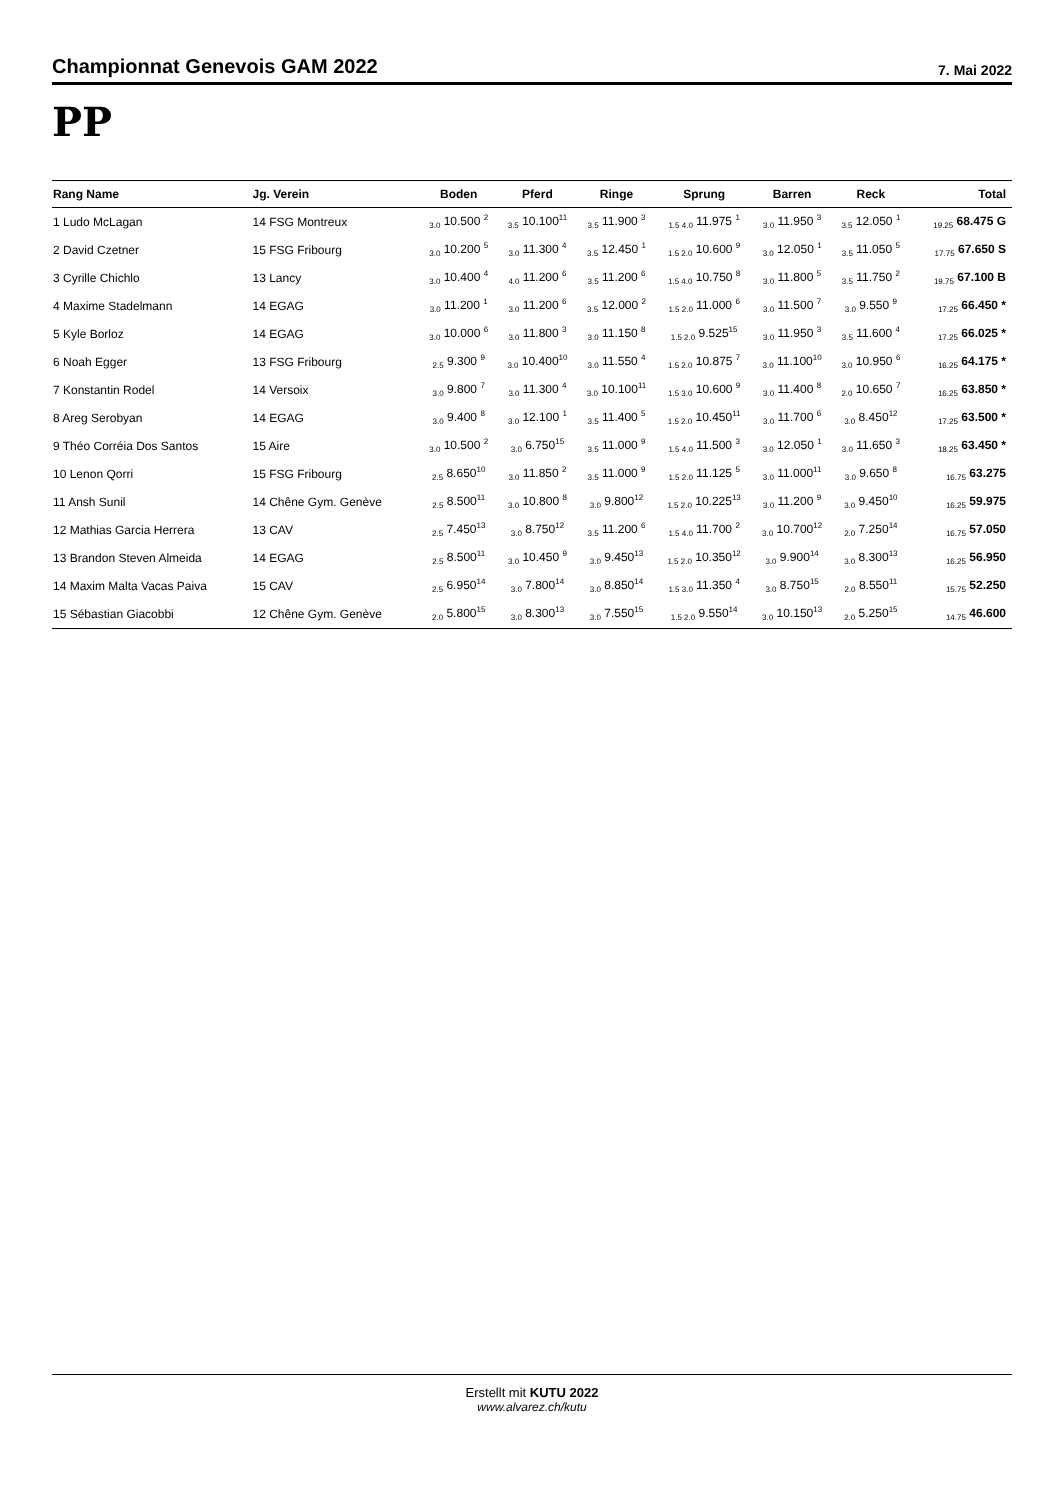Championnat Genevois GAM 2022
7. Mai 2022
PP
| Rang Name | Jg. Verein | Boden | Pferd | Ringe | Sprung | Barren | Reck | Total |
| --- | --- | --- | --- | --- | --- | --- | --- | --- |
| 1 Ludo McLagan | 14 FSG Montreux | <sub>3.0</sub> 10.500 <sup>2</sup> | <sub>3.5</sub> 10.100<sup>11</sup> | <sub>3.5</sub> 11.900 <sup>3</sup> | <sub>1.5 4.0</sub> 11.975 <sup>1</sup> | <sub>3.0</sub> 11.950 <sup>3</sup> | <sub>3.5</sub> 12.050 <sup>1</sup> | <sub>19.25</sub> 68.475 G |
| 2 David Czetner | 15 FSG Fribourg | <sub>3.0</sub> 10.200 <sup>5</sup> | <sub>3.0</sub> 11.300 <sup>4</sup> | <sub>3.5</sub> 12.450 <sup>1</sup> | <sub>1.5 2.0</sub> 10.600 <sup>9</sup> | <sub>3.0</sub> 12.050 <sup>1</sup> | <sub>3.5</sub> 11.050 <sup>5</sup> | <sub>17.75</sub> 67.650 S |
| 3 Cyrille Chichlo | 13 Lancy | <sub>3.0</sub> 10.400 <sup>4</sup> | <sub>4.0</sub> 11.200 <sup>6</sup> | <sub>3.5</sub> 11.200 <sup>6</sup> | <sub>1.5 4.0</sub> 10.750 <sup>8</sup> | <sub>3.0</sub> 11.800 <sup>5</sup> | <sub>3.5</sub> 11.750 <sup>2</sup> | <sub>19.75</sub> 67.100 B |
| 4 Maxime Stadelmann | 14 EGAG | <sub>3.0</sub> 11.200 <sup>1</sup> | <sub>3.0</sub> 11.200 <sup>6</sup> | <sub>3.5</sub> 12.000 <sup>2</sup> | <sub>1.5 2.0</sub> 11.000 <sup>6</sup> | <sub>3.0</sub> 11.500 <sup>7</sup> | <sub>3.0</sub> 9.550 <sup>9</sup> | <sub>17.25</sub> 66.450 * |
| 5 Kyle Borloz | 14 EGAG | <sub>3.0</sub> 10.000 <sup>6</sup> | <sub>3.0</sub> 11.800 <sup>3</sup> | <sub>3.0</sub> 11.150 <sup>8</sup> | <sub>1.5 2.0</sub> 9.525<sup>15</sup> | <sub>3.0</sub> 11.950 <sup>3</sup> | <sub>3.5</sub> 11.600 <sup>4</sup> | <sub>17.25</sub> 66.025 * |
| 6 Noah Egger | 13 FSG Fribourg | <sub>2.5</sub> 9.300 <sup>9</sup> | <sub>3.0</sub> 10.400<sup>10</sup> | <sub>3.0</sub> 11.550 <sup>4</sup> | <sub>1.5 2.0</sub> 10.875 <sup>7</sup> | <sub>3.0</sub> 11.100<sup>10</sup> | <sub>3.0</sub> 10.950 <sup>6</sup> | <sub>16.25</sub> 64.175 * |
| 7 Konstantin Rodel | 14 Versoix | <sub>3.0</sub> 9.800 <sup>7</sup> | <sub>3.0</sub> 11.300 <sup>4</sup> | <sub>3.0</sub> 10.100<sup>11</sup> | <sub>1.5 3.0</sub> 10.600 <sup>9</sup> | <sub>3.0</sub> 11.400 <sup>8</sup> | <sub>2.0</sub> 10.650 <sup>7</sup> | <sub>16.25</sub> 63.850 * |
| 8 Areg Serobyan | 14 EGAG | <sub>3.0</sub> 9.400 <sup>8</sup> | <sub>3.0</sub> 12.100 <sup>1</sup> | <sub>3.5</sub> 11.400 <sup>5</sup> | <sub>1.5 2.0</sub> 10.450<sup>11</sup> | <sub>3.0</sub> 11.700 <sup>6</sup> | <sub>3.0</sub> 8.450<sup>12</sup> | <sub>17.25</sub> 63.500 * |
| 9 Théo Corréia Dos Santos | 15 Aire | <sub>3.0</sub> 10.500 <sup>2</sup> | <sub>3.0</sub> 6.750<sup>15</sup> | <sub>3.5</sub> 11.000 <sup>9</sup> | <sub>1.5 4.0</sub> 11.500 <sup>3</sup> | <sub>3.0</sub> 12.050 <sup>1</sup> | <sub>3.0</sub> 11.650 <sup>3</sup> | <sub>18.25</sub> 63.450 * |
| 10 Lenon Qorri | 15 FSG Fribourg | <sub>2.5</sub> 8.650<sup>10</sup> | <sub>3.0</sub> 11.850 <sup>2</sup> | <sub>3.5</sub> 11.000 <sup>9</sup> | <sub>1.5 2.0</sub> 11.125 <sup>5</sup> | <sub>3.0</sub> 11.000<sup>11</sup> | <sub>3.0</sub> 9.650 <sup>8</sup> | <sub>16.75</sub> 63.275 |
| 11 Ansh Sunil | 14 Chêne Gym. Genève | <sub>2.5</sub> 8.500<sup>11</sup> | <sub>3.0</sub> 10.800 <sup>8</sup> | <sub>3.0</sub> 9.800<sup>12</sup> | <sub>1.5 2.0</sub> 10.225<sup>13</sup> | <sub>3.0</sub> 11.200 <sup>9</sup> | <sub>3.0</sub> 9.450<sup>10</sup> | <sub>16.25</sub> 59.975 |
| 12 Mathias Garcia Herrera | 13 CAV | <sub>2.5</sub> 7.450<sup>13</sup> | <sub>3.0</sub> 8.750<sup>12</sup> | <sub>3.5</sub> 11.200 <sup>6</sup> | <sub>1.5 4.0</sub> 11.700 <sup>2</sup> | <sub>3.0</sub> 10.700<sup>12</sup> | <sub>2.0</sub> 7.250<sup>14</sup> | <sub>16.75</sub> 57.050 |
| 13 Brandon Steven Almeida | 14 EGAG | <sub>2.5</sub> 8.500<sup>11</sup> | <sub>3.0</sub> 10.450 <sup>9</sup> | <sub>3.0</sub> 9.450<sup>13</sup> | <sub>1.5 2.0</sub> 10.350<sup>12</sup> | <sub>3.0</sub> 9.900<sup>14</sup> | <sub>3.0</sub> 8.300<sup>13</sup> | <sub>16.25</sub> 56.950 |
| 14 Maxim Malta Vacas Paiva | 15 CAV | <sub>2.5</sub> 6.950<sup>14</sup> | <sub>3.0</sub> 7.800<sup>14</sup> | <sub>3.0</sub> 8.850<sup>14</sup> | <sub>1.5 3.0</sub> 11.350 <sup>4</sup> | <sub>3.0</sub> 8.750<sup>15</sup> | <sub>2.0</sub> 8.550<sup>11</sup> | <sub>15.75</sub> 52.250 |
| 15 Sébastian Giacobbi | 12 Chêne Gym. Genève | <sub>2.0</sub> 5.800<sup>15</sup> | <sub>3.0</sub> 8.300<sup>13</sup> | <sub>3.0</sub> 7.550<sup>15</sup> | <sub>1.5 2.0</sub> 9.550<sup>14</sup> | <sub>3.0</sub> 10.150<sup>13</sup> | <sub>2.0</sub> 5.250<sup>15</sup> | <sub>14.75</sub> 46.600 |
Erstellt mit KUTU 2022
www.alvarez.ch/kutu